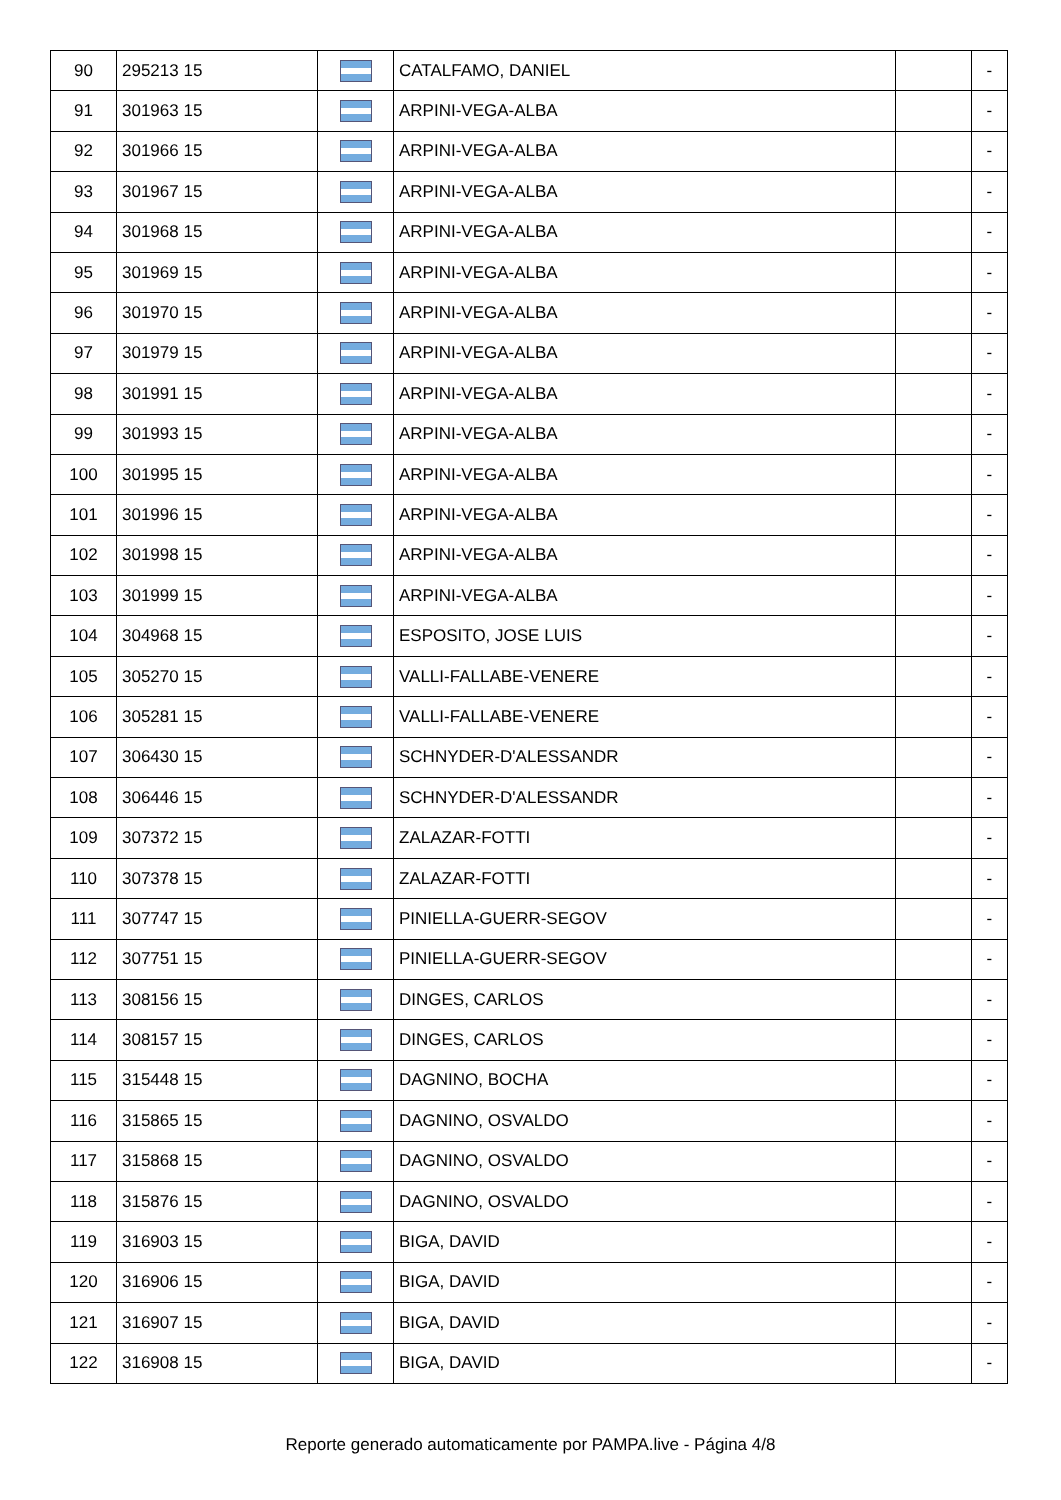| 90 | 295213 15 | | CATALFAMO, DANIEL | | - |
| 91 | 301963 15 | | ARPINI-VEGA-ALBA | | - |
| 92 | 301966 15 | | ARPINI-VEGA-ALBA | | - |
| 93 | 301967 15 | | ARPINI-VEGA-ALBA | | - |
| 94 | 301968 15 | | ARPINI-VEGA-ALBA | | - |
| 95 | 301969 15 | | ARPINI-VEGA-ALBA | | - |
| 96 | 301970 15 | | ARPINI-VEGA-ALBA | | - |
| 97 | 301979 15 | | ARPINI-VEGA-ALBA | | - |
| 98 | 301991 15 | | ARPINI-VEGA-ALBA | | - |
| 99 | 301993 15 | | ARPINI-VEGA-ALBA | | - |
| 100 | 301995 15 | | ARPINI-VEGA-ALBA | | - |
| 101 | 301996 15 | | ARPINI-VEGA-ALBA | | - |
| 102 | 301998 15 | | ARPINI-VEGA-ALBA | | - |
| 103 | 301999 15 | | ARPINI-VEGA-ALBA | | - |
| 104 | 304968 15 | | ESPOSITO, JOSE LUIS | | - |
| 105 | 305270 15 | | VALLI-FALLABE-VENERE | | - |
| 106 | 305281 15 | | VALLI-FALLABE-VENERE | | - |
| 107 | 306430 15 | | SCHNYDER-D'ALESSANDR | | - |
| 108 | 306446 15 | | SCHNYDER-D'ALESSANDR | | - |
| 109 | 307372 15 | | ZALAZAR-FOTTI | | - |
| 110 | 307378 15 | | ZALAZAR-FOTTI | | - |
| 111 | 307747 15 | | PINIELLA-GUERR-SEGOV | | - |
| 112 | 307751 15 | | PINIELLA-GUERR-SEGOV | | - |
| 113 | 308156 15 | | DINGES, CARLOS | | - |
| 114 | 308157 15 | | DINGES, CARLOS | | - |
| 115 | 315448 15 | | DAGNINO, BOCHA | | - |
| 116 | 315865 15 | | DAGNINO, OSVALDO | | - |
| 117 | 315868 15 | | DAGNINO, OSVALDO | | - |
| 118 | 315876 15 | | DAGNINO, OSVALDO | | - |
| 119 | 316903 15 | | BIGA, DAVID | | - |
| 120 | 316906 15 | | BIGA, DAVID | | - |
| 121 | 316907 15 | | BIGA, DAVID | | - |
| 122 | 316908 15 | | BIGA, DAVID | | - |
Reporte generado automaticamente por PAMPA.live - Página 4/8